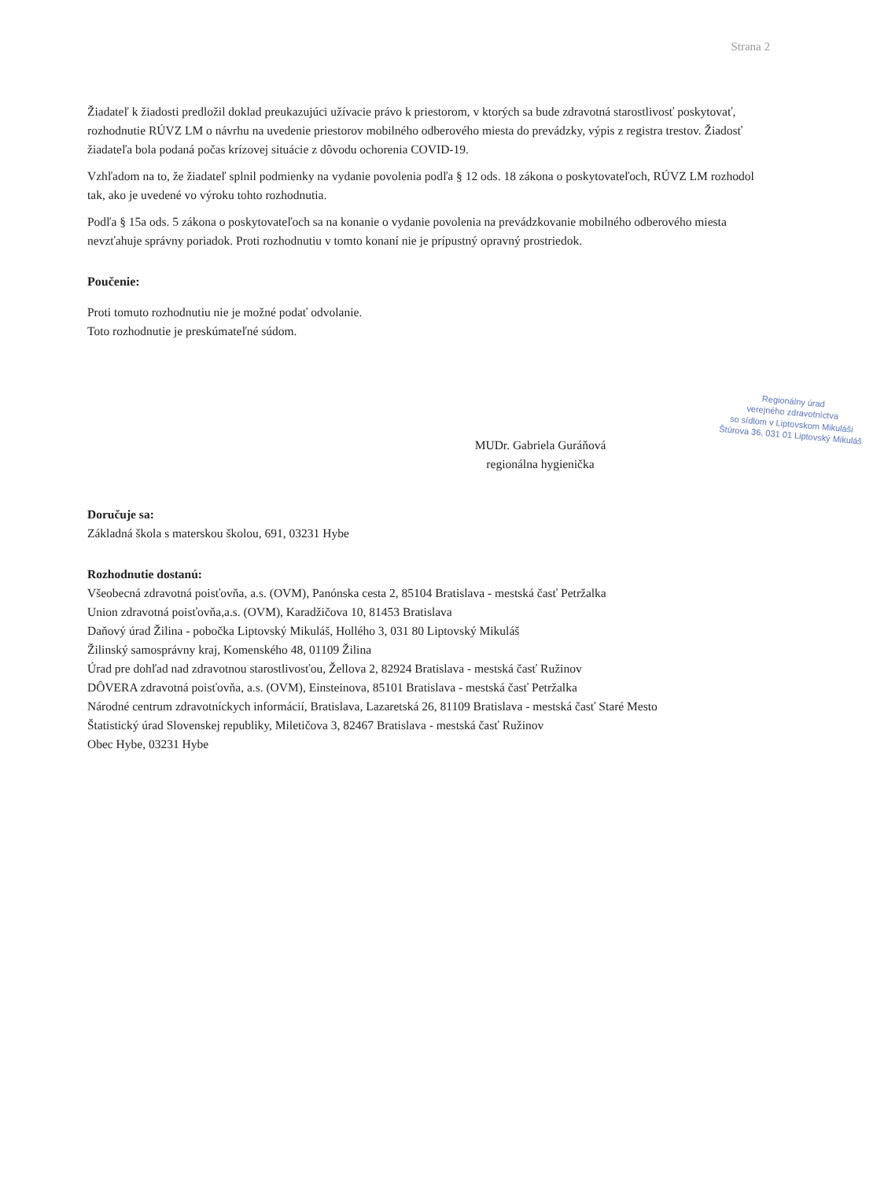Strana 2
Žiadateľ k žiadosti predložil doklad preukazujúci užívacie právo k priestorom, v ktorých sa bude zdravotná starostlivosť poskytovať, rozhodnutie RÚVZ LM o návrhu na uvedenie priestorov mobilného odberového miesta do prevádzky, výpis z registra trestov. Žiadosť žiadateľa bola podaná počas krízovej situácie z dôvodu ochorenia COVID-19.
Vzhľadom na to, že žiadateľ splnil podmienky na vydanie povolenia podľa § 12 ods. 18 zákona o poskytovateľoch, RÚVZ LM rozhodol tak, ako je uvedené vo výroku tohto rozhodnutia.
Podľa § 15a ods. 5 zákona o poskytovateľoch sa na konanie o vydanie povolenia na prevádzkovanie mobilného odberového miesta nevzťahuje správny poriadok. Proti rozhodnutiu v tomto konaní nie je prípustný opravný prostriedok.
Poučenie:
Proti tomuto rozhodnutiu nie je možné podať odvolanie.
Toto rozhodnutie je preskúmateľné súdom.
Regionálny úrad
verejného zdravotníctva
so sídlom v Liptovskom Mikuláši
Štúrova 36, 031 01 Liptovský Mikuláš
MUDr. Gabriela Guráňová
regionálna hygienička
Doručuje sa:
Základná škola s materskou školou, 691, 03231 Hybe
Rozhodnutie dostanú:
Všeobecná zdravotná poisťovňa, a.s. (OVM), Panónska cesta 2, 85104 Bratislava - mestská časť Petržalka
Union zdravotná poisťovňa,a.s. (OVM), Karadžičova 10, 81453 Bratislava
Daňový úrad Žilina - pobočka Liptovský Mikuláš, Hollého 3, 031 80 Liptovský Mikuláš
Žilinský samosprávny kraj, Komenského 48, 01109 Žilina
Úrad pre dohľad nad zdravotnou starostlivosťou, Žellova 2, 82924 Bratislava - mestská časť Ružinov
DÔVERA zdravotná poisťovňa, a.s. (OVM), Einsteinova, 85101 Bratislava - mestská časť Petržalka
Národné centrum zdravotníckych informácií, Bratislava, Lazaretská 26, 81109 Bratislava - mestská časť Staré Mesto
Štatistický úrad Slovenskej republiky, Miletičova 3, 82467 Bratislava - mestská časť Ružinov
Obec Hybe, 03231 Hybe